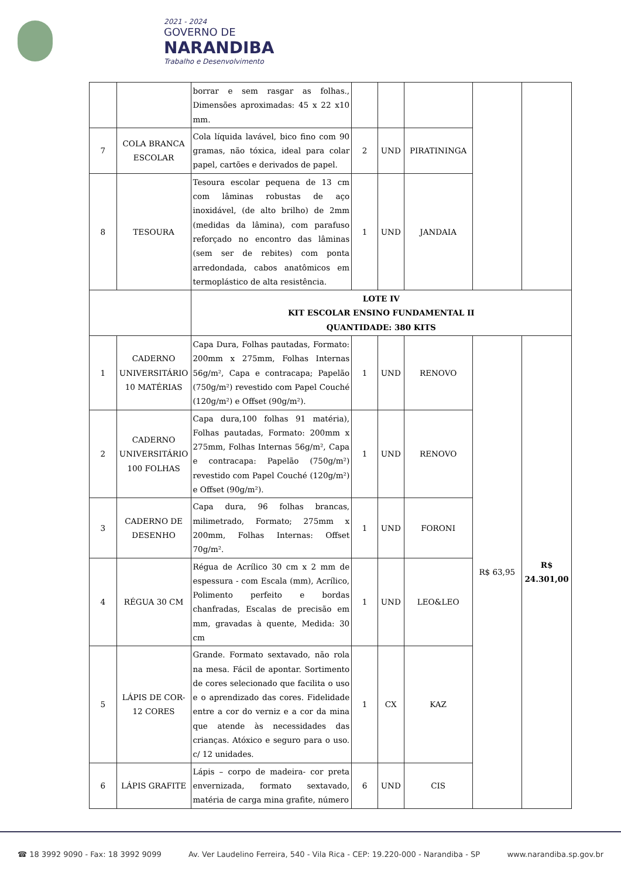2021 - 2024
GOVERNO DE
NARANDIBA
Trabalho e Desenvolvimento
| | | borrar e sem rasgar as folhas., Dimensões aproximadas: 45 x 22 x10 mm. | | | | | |
| 7 | COLA BRANCA ESCOLAR | Cola líquida lavável, bico fino com 90 gramas, não tóxica, ideal para colar papel, cartões e derivados de papel. | 2 | UND | PIRATININGA | | |
| 8 | TESOURA | Tesoura escolar pequena de 13 cm com lâminas robustas de aço inoxidável, (de alto brilho) de 2mm (medidas da lâmina), com parafuso reforçado no encontro das lâminas (sem ser de rebites) com ponta arredondada, cabos anatômicos em termoplástico de alta resistência. | 1 | UND | JANDAIA | | |
| | | LOTE IV KIT ESCOLAR ENSINO FUNDAMENTAL II QUANTIDADE: 380 KITS | | | | | |
| 1 | CADERNO UNIVERSITÁRIO 10 MATÉRIAS | Capa Dura, Folhas pautadas, Formato: 200mm x 275mm, Folhas Internas 56g/m², Capa e contracapa; Papelão (750g/m²) revestido com Papel Couché (120g/m²) e Offset (90g/m²). | 1 | UND | RENOVO | R$ 63,95 | R$ 24.301,00 |
| 2 | CADERNO UNIVERSITÁRIO 100 FOLHAS | Capa dura,100 folhas 91 matéria), Folhas pautadas, Formato: 200mm x 275mm, Folhas Internas 56g/m², Capa e contracapa: Papelão (750g/m²) revestido com Papel Couché (120g/m²) e Offset (90g/m²). | 1 | UND | RENOVO | | |
| 3 | CADERNO DE DESENHO | Capa dura, 96 folhas brancas, milimetrado, Formato; 275mm x 200mm, Folhas Internas: Offset 70g/m². | 1 | UND | FORONI | | |
| 4 | RÉGUA 30 CM | Régua de Acrílico 30 cm x 2 mm de espessura - com Escala (mm), Acrílico, Polimento perfeito e bordas chanfradas, Escalas de precisão em mm, gravadas à quente, Medida: 30 cm | 1 | UND | LEO&LEO | | |
| 5 | LÁPIS DE COR- 12 CORES | Grande. Formato sextavado, não rola na mesa. Fácil de apontar. Sortimento de cores selecionado que facilita o uso e o aprendizado das cores. Fidelidade entre a cor do verniz e a cor da mina que atende às necessidades das crianças. Atóxico e seguro para o uso. c/ 12 unidades. | 1 | CX | KAZ | | |
| 6 | LÁPIS GRAFITE | Lápis – corpo de madeira- cor preta envernizada, formato sextavado, matéria de carga mina grafite, número | 6 | UND | CIS | | |
☎ 18 3992 9090 - Fax: 18 3992 9099 Av. Ver Laudelino Ferreira, 540 - Vila Rica - CEP: 19.220-000 - Narandiba - SP www.narandiba.sp.gov.br